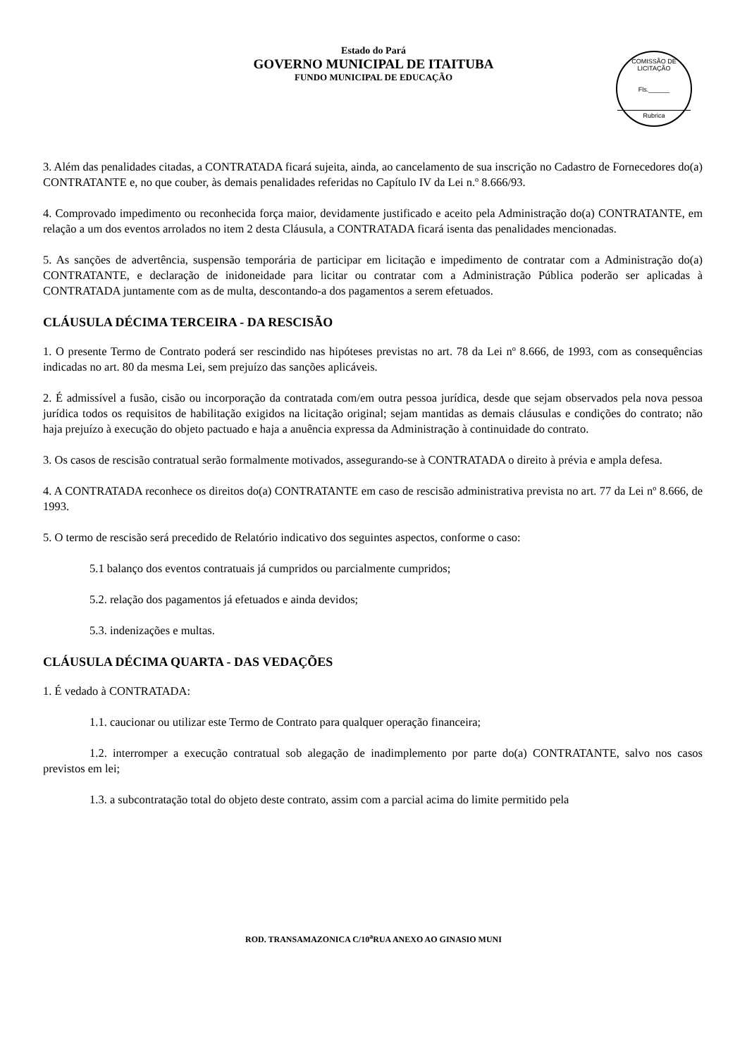Estado do Pará
GOVERNO MUNICIPAL DE ITAITUBA
FUNDO MUNICIPAL DE EDUCAÇÃO
COMISSÃO DE LICITAÇÃO
Fls.______
Rubrica
3. Além das penalidades citadas, a CONTRATADA ficará sujeita, ainda, ao cancelamento de sua inscrição no Cadastro de Fornecedores do(a) CONTRATANTE e, no que couber, às demais penalidades referidas no Capítulo IV da Lei n.º 8.666/93.
4. Comprovado impedimento ou reconhecida força maior, devidamente justificado e aceito pela Administração do(a) CONTRATANTE, em relação a um dos eventos arrolados no item 2 desta Cláusula, a CONTRATADA ficará isenta das penalidades mencionadas.
5. As sanções de advertência, suspensão temporária de participar em licitação e impedimento de contratar com a Administração do(a) CONTRATANTE, e declaração de inidoneidade para licitar ou contratar com a Administração Pública poderão ser aplicadas à CONTRATADA juntamente com as de multa, descontando-a dos pagamentos a serem efetuados.
CLÁUSULA DÉCIMA TERCEIRA - DA RESCISÃO
1. O presente Termo de Contrato poderá ser rescindido nas hipóteses previstas no art. 78 da Lei nº 8.666, de 1993, com as consequências indicadas no art. 80 da mesma Lei, sem prejuízo das sanções aplicáveis.
2. É admissível a fusão, cisão ou incorporação da contratada com/em outra pessoa jurídica, desde que sejam observados pela nova pessoa jurídica todos os requisitos de habilitação exigidos na licitação original; sejam mantidas as demais cláusulas e condições do contrato; não haja prejuízo à execução do objeto pactuado e haja a anuência expressa da Administração à continuidade do contrato.
3. Os casos de rescisão contratual serão formalmente motivados, assegurando-se à CONTRATADA o direito à prévia e ampla defesa.
4. A CONTRATADA reconhece os direitos do(a) CONTRATANTE em caso de rescisão administrativa prevista no art. 77 da Lei nº 8.666, de 1993.
5. O termo de rescisão será precedido de Relatório indicativo dos seguintes aspectos, conforme o caso:
5.1 balanço dos eventos contratuais já cumpridos ou parcialmente cumpridos;
5.2. relação dos pagamentos já efetuados e ainda devidos;
5.3. indenizações e multas.
CLÁUSULA DÉCIMA QUARTA - DAS VEDAÇÕES
1. É vedado à CONTRATADA:
1.1. caucionar ou utilizar este Termo de Contrato para qualquer operação financeira;
1.2. interromper a execução contratual sob alegação de inadimplemento por parte do(a) CONTRATANTE, salvo nos casos previstos em lei;
1.3. a subcontratação total do objeto deste contrato, assim com a parcial acima do limite permitido pela
ROD. TRANSAMAZONICA C/10<sup>a</sup>RUA ANEXO AO GINASIO MUNI